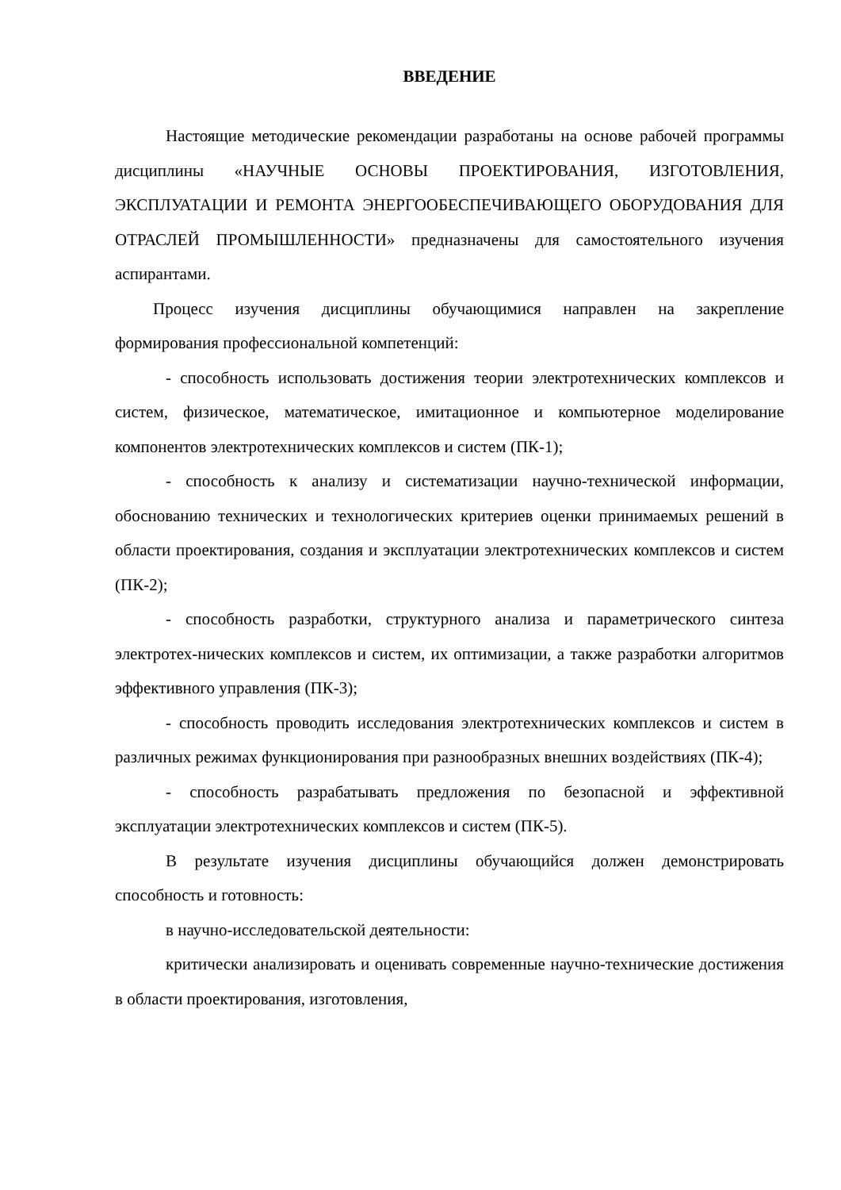ВВЕДЕНИЕ
Настоящие методические рекомендации разработаны на основе рабочей программы дисциплины «НАУЧНЫЕ ОСНОВЫ ПРОЕКТИРОВАНИЯ, ИЗГОТОВЛЕНИЯ, ЭКСПЛУАТАЦИИ И РЕМОНТА ЭНЕРГООБЕСПЕЧИВАЮЩЕГО ОБОРУДОВАНИЯ ДЛЯ ОТРАСЛЕЙ ПРОМЫШЛЕННОСТИ» предназначены для самостоятельного изучения аспирантами.
Процесс изучения дисциплины обучающимися направлен на закрепление формирования профессиональной компетенций:
- способность использовать достижения теории электротехнических комплексов и систем, физическое, математическое, имитационное и компьютерное моделирование компонентов электротехнических комплексов и систем (ПК-1);
- способность к анализу и систематизации научно-технической информации, обоснованию технических и технологических критериев оценки принимаемых решений в области проектирования, создания и эксплуатации электротехнических комплексов и систем (ПК-2);
- способность разработки, структурного анализа и параметрического синтеза электротех-нических комплексов и систем, их оптимизации, а также разработки алгоритмов эффективного управления (ПК-3);
- способность проводить исследования электротехнических комплексов и систем в различных режимах функционирования при разнообразных внешних воздействиях (ПК-4);
- способность разрабатывать предложения по безопасной и эффективной эксплуатации электротехнических комплексов и систем (ПК-5).
В результате изучения дисциплины обучающийся должен демонстрировать способность и готовность:
в научно-исследовательской деятельности:
критически анализировать и оценивать современные научно-технические достижения в области проектирования, изготовления,